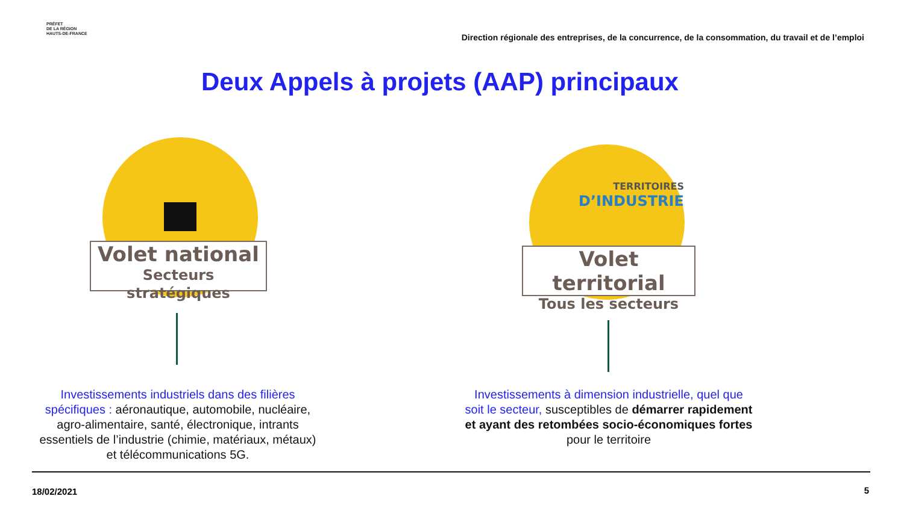PRÉFET
DE LA RÉGION
HAUTS-DE-FRANCE
Direction régionale des entreprises, de la concurrence, de la consommation, du travail et de l’emploi
Deux Appels à projets (AAP) principaux
Volet national
Secteurs stratégiques
Investissements industriels dans des filières spécifiques : aéronautique, automobile, nucléaire, agro-alimentaire, santé, électronique, intrants essentiels de l’industrie (chimie, matériaux, métaux) et télécommunications 5G.
TERRITOIRES
D’INDUSTRIE
Volet territorial
Tous les secteurs
Investissements à dimension industrielle, quel que soit le secteur, susceptibles de démarrer rapidement et ayant des retombées socio-économiques fortes pour le territoire
18/02/2021 5